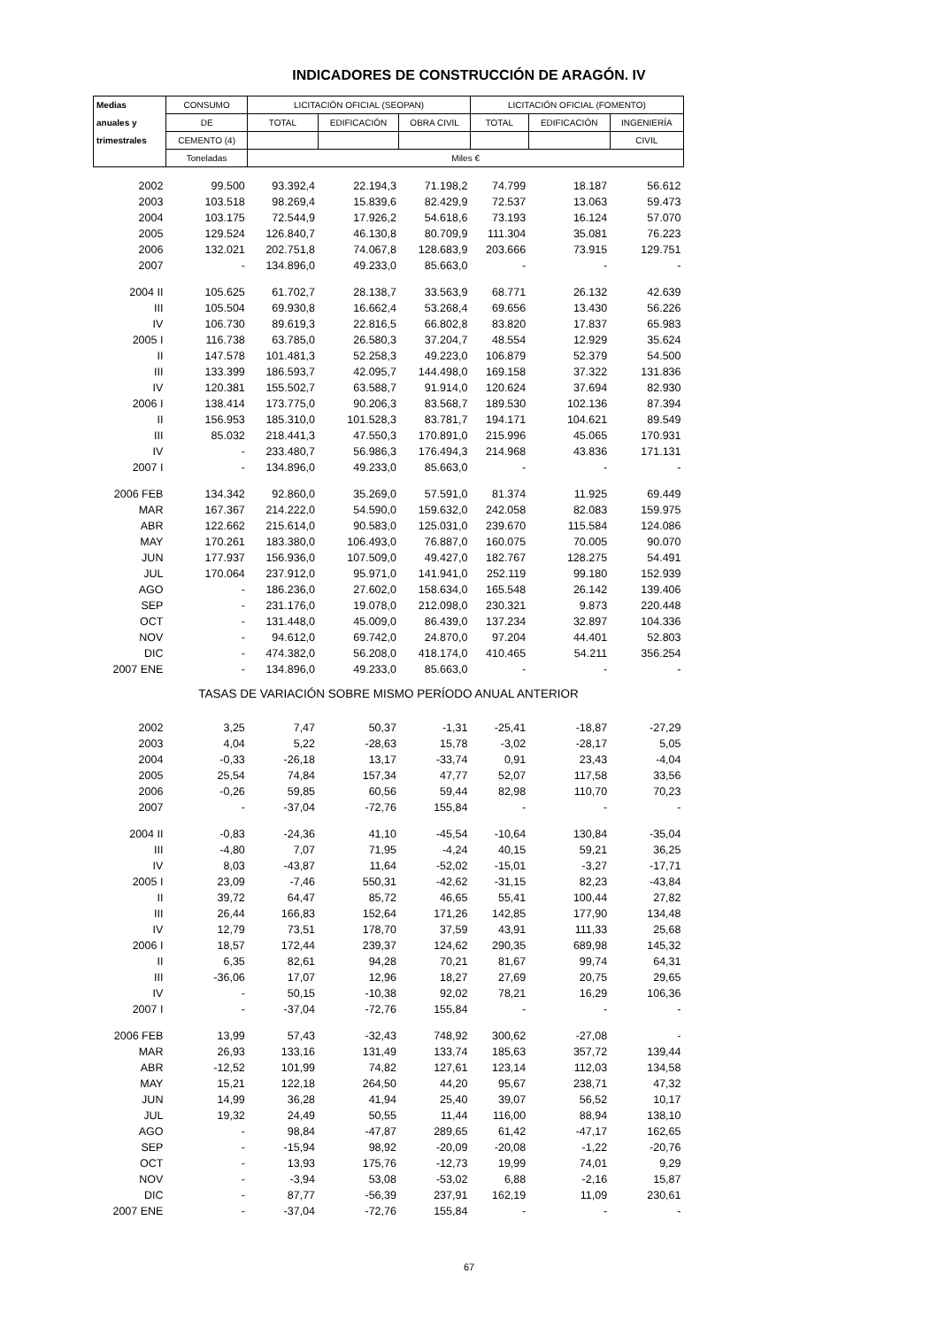INDICADORES DE CONSTRUCCIÓN DE ARAGÓN. IV
| Medias | CONSUMO | LICITACIÓN OFICIAL (SEOPAN) | | | LICITACIÓN OFICIAL (FOMENTO) | | |
| --- | --- | --- | --- | --- | --- | --- | --- |
| anuales y | DE | TOTAL | EDIFICACIÓN | OBRA CIVIL | TOTAL | EDIFICACIÓN | INGENIERÍA |
| trimestrales | CEMENTO (4) | | | | | | CIVIL |
| | Toneladas | Miles € | | | | | |
| 2002 | 99.500 | 93.392,4 | 22.194,3 | 71.198,2 | 74.799 | 18.187 | 56.612 |
| 2003 | 103.518 | 98.269,4 | 15.839,6 | 82.429,9 | 72.537 | 13.063 | 59.473 |
| 2004 | 103.175 | 72.544,9 | 17.926,2 | 54.618,6 | 73.193 | 16.124 | 57.070 |
| 2005 | 129.524 | 126.840,7 | 46.130,8 | 80.709,9 | 111.304 | 35.081 | 76.223 |
| 2006 | 132.021 | 202.751,8 | 74.067,8 | 128.683,9 | 203.666 | 73.915 | 129.751 |
| 2007 | - | 134.896,0 | 49.233,0 | 85.663,0 | - | - | - |
| 2004 II | 105.625 | 61.702,7 | 28.138,7 | 33.563,9 | 68.771 | 26.132 | 42.639 |
| III | 105.504 | 69.930,8 | 16.662,4 | 53.268,4 | 69.656 | 13.430 | 56.226 |
| IV | 106.730 | 89.619,3 | 22.816,5 | 66.802,8 | 83.820 | 17.837 | 65.983 |
| 2005 I | 116.738 | 63.785,0 | 26.580,3 | 37.204,7 | 48.554 | 12.929 | 35.624 |
| II | 147.578 | 101.481,3 | 52.258,3 | 49.223,0 | 106.879 | 52.379 | 54.500 |
| III | 133.399 | 186.593,7 | 42.095,7 | 144.498,0 | 169.158 | 37.322 | 131.836 |
| IV | 120.381 | 155.502,7 | 63.588,7 | 91.914,0 | 120.624 | 37.694 | 82.930 |
| 2006 I | 138.414 | 173.775,0 | 90.206,3 | 83.568,7 | 189.530 | 102.136 | 87.394 |
| II | 156.953 | 185.310,0 | 101.528,3 | 83.781,7 | 194.171 | 104.621 | 89.549 |
| III | 85.032 | 218.441,3 | 47.550,3 | 170.891,0 | 215.996 | 45.065 | 170.931 |
| IV | - | 233.480,7 | 56.986,3 | 176.494,3 | 214.968 | 43.836 | 171.131 |
| 2007 I | - | 134.896,0 | 49.233,0 | 85.663,0 | - | - | - |
| 2006 FEB | 134.342 | 92.860,0 | 35.269,0 | 57.591,0 | 81.374 | 11.925 | 69.449 |
| MAR | 167.367 | 214.222,0 | 54.590,0 | 159.632,0 | 242.058 | 82.083 | 159.975 |
| ABR | 122.662 | 215.614,0 | 90.583,0 | 125.031,0 | 239.670 | 115.584 | 124.086 |
| MAY | 170.261 | 183.380,0 | 106.493,0 | 76.887,0 | 160.075 | 70.005 | 90.070 |
| JUN | 177.937 | 156.936,0 | 107.509,0 | 49.427,0 | 182.767 | 128.275 | 54.491 |
| JUL | 170.064 | 237.912,0 | 95.971,0 | 141.941,0 | 252.119 | 99.180 | 152.939 |
| AGO | - | 186.236,0 | 27.602,0 | 158.634,0 | 165.548 | 26.142 | 139.406 |
| SEP | - | 231.176,0 | 19.078,0 | 212.098,0 | 230.321 | 9.873 | 220.448 |
| OCT | - | 131.448,0 | 45.009,0 | 86.439,0 | 137.234 | 32.897 | 104.336 |
| NOV | - | 94.612,0 | 69.742,0 | 24.870,0 | 97.204 | 44.401 | 52.803 |
| DIC | - | 474.382,0 | 56.208,0 | 418.174,0 | 410.465 | 54.211 | 356.254 |
| 2007 ENE | - | 134.896,0 | 49.233,0 | 85.663,0 | - | - | - |
| TASAS DE VARIACIÓN SOBRE MISMO PERÍODO ANUAL ANTERIOR | | | | | | | |
| 2002 | 3,25 | 7,47 | 50,37 | -1,31 | -25,41 | -18,87 | -27,29 |
| 2003 | 4,04 | 5,22 | -28,63 | 15,78 | -3,02 | -28,17 | 5,05 |
| 2004 | -0,33 | -26,18 | 13,17 | -33,74 | 0,91 | 23,43 | -4,04 |
| 2005 | 25,54 | 74,84 | 157,34 | 47,77 | 52,07 | 117,58 | 33,56 |
| 2006 | -0,26 | 59,85 | 60,56 | 59,44 | 82,98 | 110,70 | 70,23 |
| 2007 | - | -37,04 | -72,76 | 155,84 | - | - | - |
| 2004 II | -0,83 | -24,36 | 41,10 | -45,54 | -10,64 | 130,84 | -35,04 |
| III | -4,80 | 7,07 | 71,95 | -4,24 | 40,15 | 59,21 | 36,25 |
| IV | 8,03 | -43,87 | 11,64 | -52,02 | -15,01 | -3,27 | -17,71 |
| 2005 I | 23,09 | -7,46 | 550,31 | -42,62 | -31,15 | 82,23 | -43,84 |
| II | 39,72 | 64,47 | 85,72 | 46,65 | 55,41 | 100,44 | 27,82 |
| III | 26,44 | 166,83 | 152,64 | 171,26 | 142,85 | 177,90 | 134,48 |
| IV | 12,79 | 73,51 | 178,70 | 37,59 | 43,91 | 111,33 | 25,68 |
| 2006 I | 18,57 | 172,44 | 239,37 | 124,62 | 290,35 | 689,98 | 145,32 |
| II | 6,35 | 82,61 | 94,28 | 70,21 | 81,67 | 99,74 | 64,31 |
| III | -36,06 | 17,07 | 12,96 | 18,27 | 27,69 | 20,75 | 29,65 |
| IV | - | 50,15 | -10,38 | 92,02 | 78,21 | 16,29 | 106,36 |
| 2007 I | - | -37,04 | -72,76 | 155,84 | - | - | - |
| 2006 FEB | 13,99 | 57,43 | -32,43 | 748,92 | 300,62 | -27,08 | - |
| MAR | 26,93 | 133,16 | 131,49 | 133,74 | 185,63 | 357,72 | 139,44 |
| ABR | -12,52 | 101,99 | 74,82 | 127,61 | 123,14 | 112,03 | 134,58 |
| MAY | 15,21 | 122,18 | 264,50 | 44,20 | 95,67 | 238,71 | 47,32 |
| JUN | 14,99 | 36,28 | 41,94 | 25,40 | 39,07 | 56,52 | 10,17 |
| JUL | 19,32 | 24,49 | 50,55 | 11,44 | 116,00 | 88,94 | 138,10 |
| AGO | - | 98,84 | -47,87 | 289,65 | 61,42 | -47,17 | 162,65 |
| SEP | - | -15,94 | 98,92 | -20,09 | -20,08 | -1,22 | -20,76 |
| OCT | - | 13,93 | 175,76 | -12,73 | 19,99 | 74,01 | 9,29 |
| NOV | - | -3,94 | 53,08 | -53,02 | 6,88 | -2,16 | 15,87 |
| DIC | - | 87,77 | -56,39 | 237,91 | 162,19 | 11,09 | 230,61 |
| 2007 ENE | - | -37,04 | -72,76 | 155,84 | - | - | - |
67